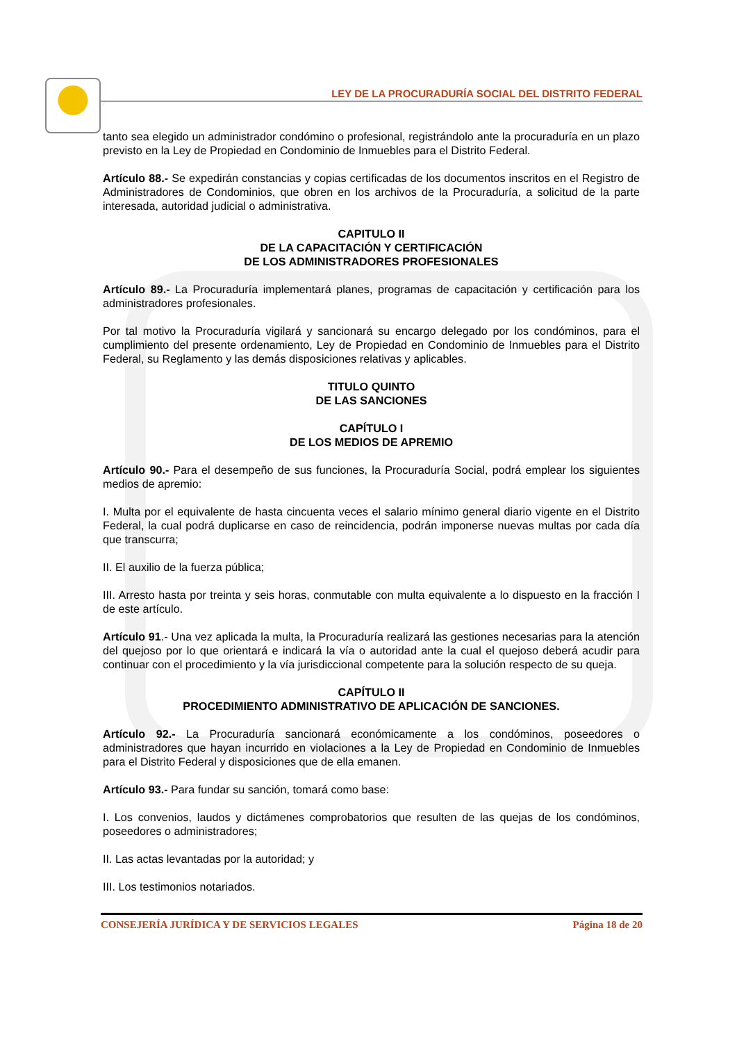LEY DE LA PROCURADURÍA SOCIAL DEL DISTRITO FEDERAL
tanto sea elegido un administrador condómino o profesional, registrándolo ante la procuraduría en un plazo previsto en la Ley de Propiedad en Condominio de Inmuebles para el Distrito Federal.
Artículo 88.- Se expedirán constancias y copias certificadas de los documentos inscritos en el Registro de Administradores de Condominios, que obren en los archivos de la Procuraduría, a solicitud de la parte interesada, autoridad judicial o administrativa.
CAPITULO II
DE LA CAPACITACIÓN Y CERTIFICACIÓN
DE LOS ADMINISTRADORES PROFESIONALES
Artículo 89.- La Procuraduría implementará planes, programas de capacitación y certificación para los administradores profesionales.
Por tal motivo la Procuraduría vigilará y sancionará su encargo delegado por los condóminos, para el cumplimiento del presente ordenamiento, Ley de Propiedad en Condominio de Inmuebles para el Distrito Federal, su Reglamento y las demás disposiciones relativas y aplicables.
TITULO QUINTO
DE LAS SANCIONES
CAPÍTULO I
DE LOS MEDIOS DE APREMIO
Artículo 90.- Para el desempeño de sus funciones, la Procuraduría Social, podrá emplear los siguientes medios de apremio:
I. Multa por el equivalente de hasta cincuenta veces el salario mínimo general diario vigente en el Distrito Federal, la cual podrá duplicarse en caso de reincidencia, podrán imponerse nuevas multas por cada día que transcurra;
II. El auxilio de la fuerza pública;
III. Arresto hasta por treinta y seis horas, conmutable con multa equivalente a lo dispuesto en la fracción I de este artículo.
Artículo 91.- Una vez aplicada la multa, la Procuraduría realizará las gestiones necesarias para la atención del quejoso por lo que orientará e indicará la vía o autoridad ante la cual el quejoso deberá acudir para continuar con el procedimiento y la vía jurisdiccional competente para la solución respecto de su queja.
CAPÍTULO II
PROCEDIMIENTO ADMINISTRATIVO DE APLICACIÓN DE SANCIONES.
Artículo 92.- La Procuraduría sancionará económicamente a los condóminos, poseedores o administradores que hayan incurrido en violaciones a la Ley de Propiedad en Condominio de Inmuebles para el Distrito Federal y disposiciones que de ella emanen.
Artículo 93.- Para fundar su sanción, tomará como base:
I. Los convenios, laudos y dictámenes comprobatorios que resulten de las quejas de los condóminos, poseedores o administradores;
II. Las actas levantadas por la autoridad; y
III. Los testimonios notariados.
CONSEJERÍA JURÍDICA Y DE SERVICIOS LEGALES Página 18 de 20